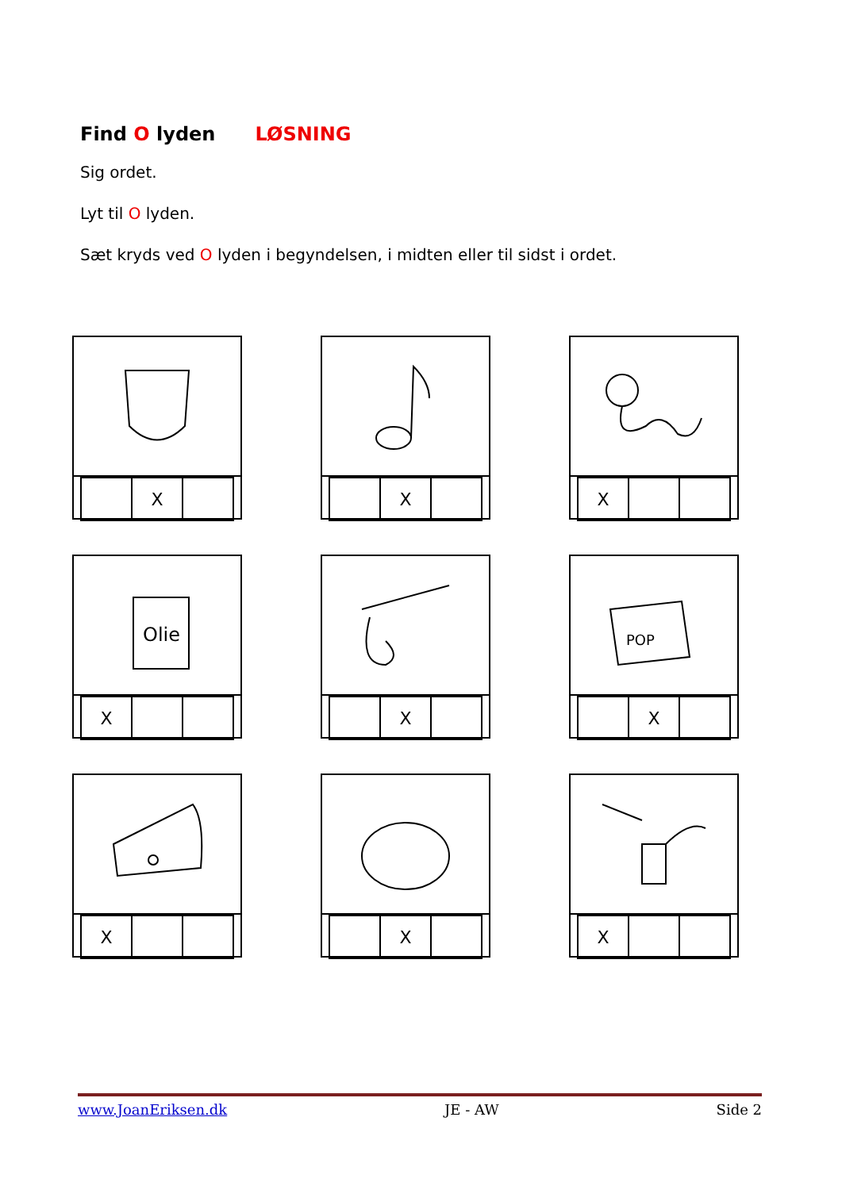Find O lyden LØSNING
Sig ordet.
Lyt til O lyden.
Sæt kryds ved O lyden i begyndelsen, i midten eller til sidst i ordet.
| | X | |
| | X | |
| X | | |
Olie
| X | | |
| | X | |
POP
| | X | |
| X | | |
| | X | |
| X | | |
www.JoanEriksen.dk JE - AW Side 2